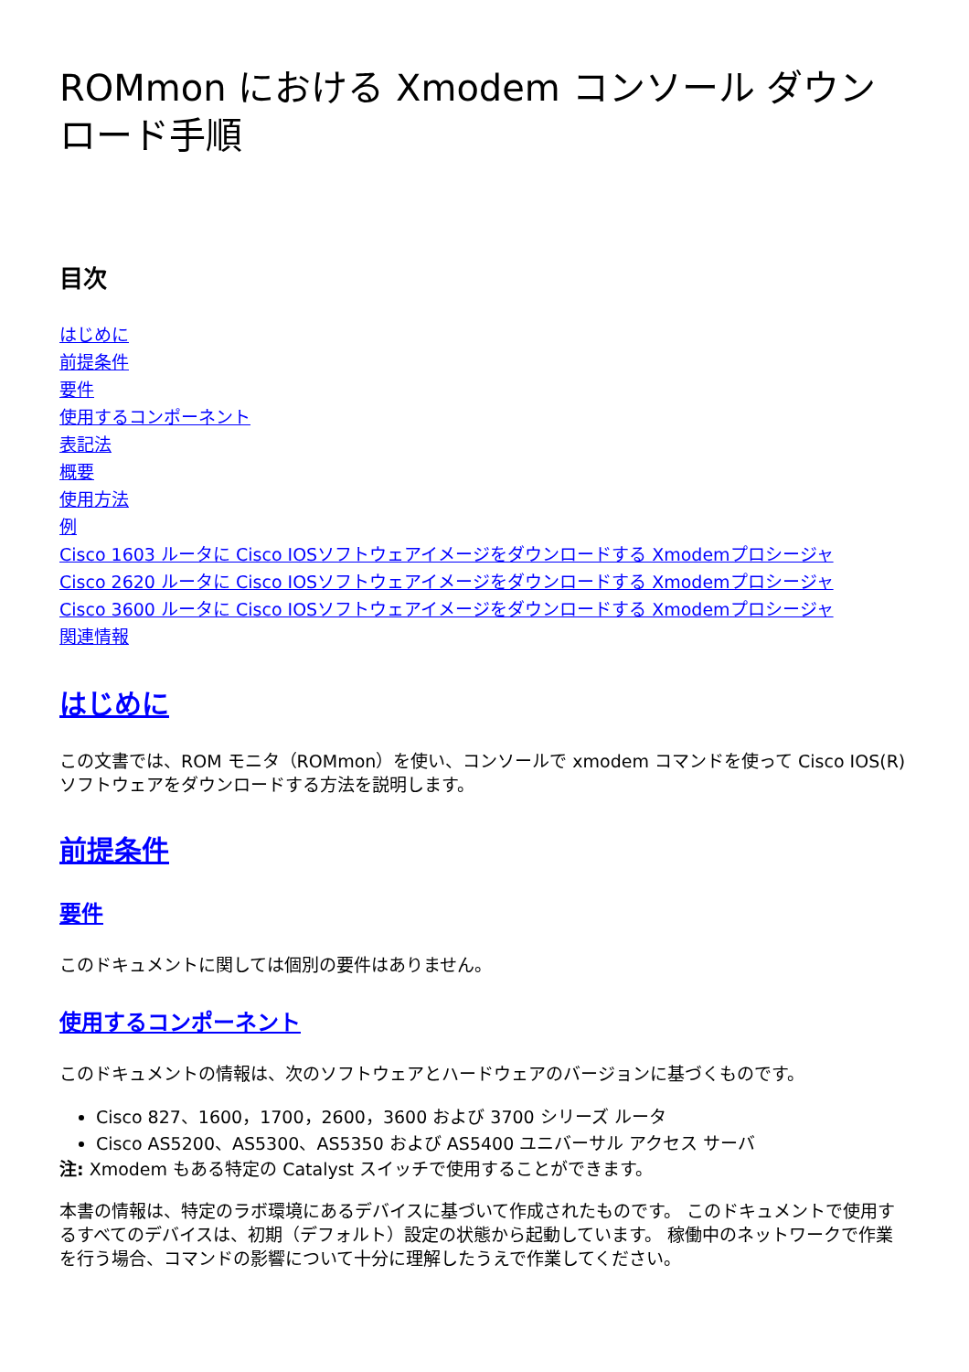ROMmon における Xmodem コンソール ダウンロード手順
目次
はじめに
前提条件
要件
使用するコンポーネント
表記法
概要
使用方法
例
Cisco 1603 ルータに Cisco IOSソフトウェアイメージをダウンロードする Xmodemプロシージャ
Cisco 2620 ルータに Cisco IOSソフトウェアイメージをダウンロードする Xmodemプロシージャ
Cisco 3600 ルータに Cisco IOSソフトウェアイメージをダウンロードする Xmodemプロシージャ
関連情報
はじめに
この文書では、ROM モニタ（ROMmon）を使い、コンソールで xmodem コマンドを使って Cisco IOS(R) ソフトウェアをダウンロードする方法を説明します。
前提条件
要件
このドキュメントに関しては個別の要件はありません。
使用するコンポーネント
このドキュメントの情報は、次のソフトウェアとハードウェアのバージョンに基づくものです。
Cisco 827、1600，1700，2600，3600 および 3700 シリーズ ルータ
Cisco AS5200、AS5300、AS5350 および AS5400 ユニバーサル アクセス サーバ
注: Xmodem もある特定の Catalyst スイッチで使用することができます。
本書の情報は、特定のラボ環境にあるデバイスに基づいて作成されたものです。 このドキュメントで使用するすべてのデバイスは、初期（デフォルト）設定の状態から起動しています。 稼働中のネットワークで作業を行う場合、コマンドの影響について十分に理解したうえで作業してください。